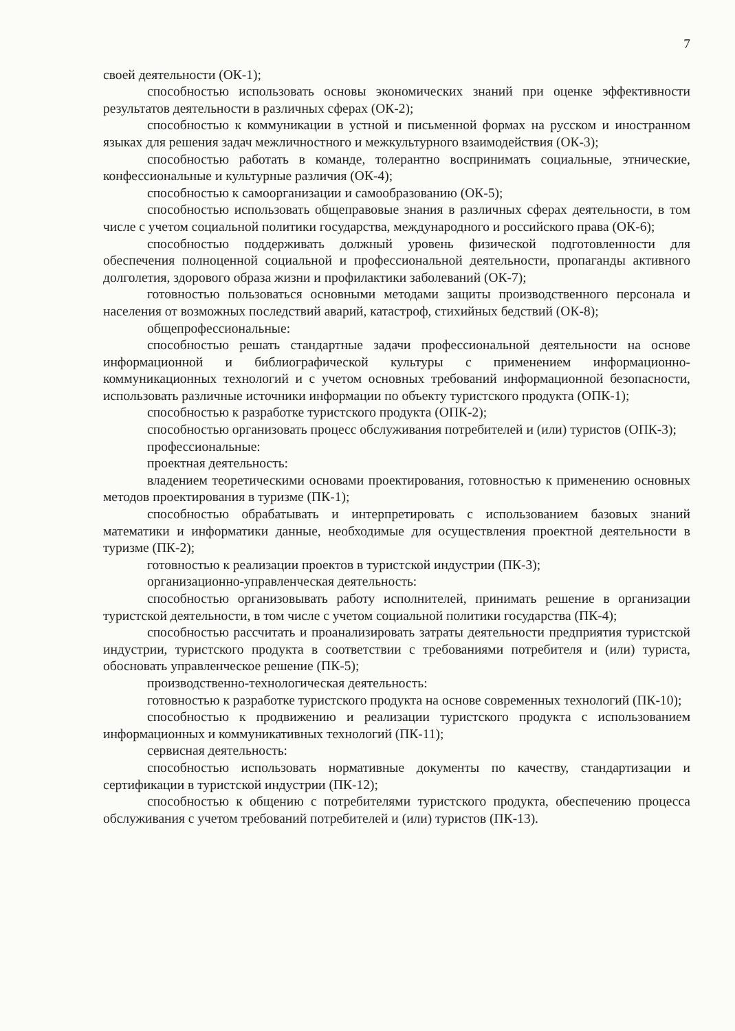7
своей деятельности (ОК-1);
способностью использовать основы экономических знаний при оценке эффективности результатов деятельности в различных сферах (ОК-2);
способностью к коммуникации в устной и письменной формах на русском и иностранном языках для решения задач межличностного и межкультурного взаимодействия (ОК-3);
способностью работать в команде, толерантно воспринимать социальные, этнические, конфессиональные и культурные различия (ОК-4);
способностью к самоорганизации и самообразованию (ОК-5);
способностью использовать общеправовые знания в различных сферах деятельности, в том числе с учетом социальной политики государства, международного и российского права (ОК-6);
способностью поддерживать должный уровень физической подготовленности для обеспечения полноценной социальной и профессиональной деятельности, пропаганды активного долголетия, здорового образа жизни и профилактики заболеваний (ОК-7);
готовностью пользоваться основными методами защиты производственного персонала и населения от возможных последствий аварий, катастроф, стихийных бедствий (ОК-8);
общепрофессиональные:
способностью решать стандартные задачи профессиональной деятельности на основе информационной и библиографической культуры с применением информационно-коммуникационных технологий и с учетом основных требований информационной безопасности, использовать различные источники информации по объекту туристского продукта (ОПК-1);
способностью к разработке туристского продукта (ОПК-2);
способностью организовать процесс обслуживания потребителей и (или) туристов (ОПК-3);
профессиональные:
проектная деятельность:
владением теоретическими основами проектирования, готовностью к применению основных методов проектирования в туризме (ПК-1);
способностью обрабатывать и интерпретировать с использованием базовых знаний математики и информатики данные, необходимые для осуществления проектной деятельности в туризме (ПК-2);
готовностью к реализации проектов в туристской индустрии (ПК-3);
организационно-управленческая деятельность:
способностью организовывать работу исполнителей, принимать решение в организации туристской деятельности, в том числе с учетом социальной политики государства (ПК-4);
способностью рассчитать и проанализировать затраты деятельности предприятия туристской индустрии, туристского продукта в соответствии с требованиями потребителя и (или) туриста, обосновать управленческое решение (ПК-5);
производственно-технологическая деятельность:
готовностью к разработке туристского продукта на основе современных технологий (ПК-10);
способностью к продвижению и реализации туристского продукта с использованием информационных и коммуникативных технологий (ПК-11);
сервисная деятельность:
способностью использовать нормативные документы по качеству, стандартизации и сертификации в туристской индустрии (ПК-12);
способностью к общению с потребителями туристского продукта, обеспечению процесса обслуживания с учетом требований потребителей и (или) туристов (ПК-13).